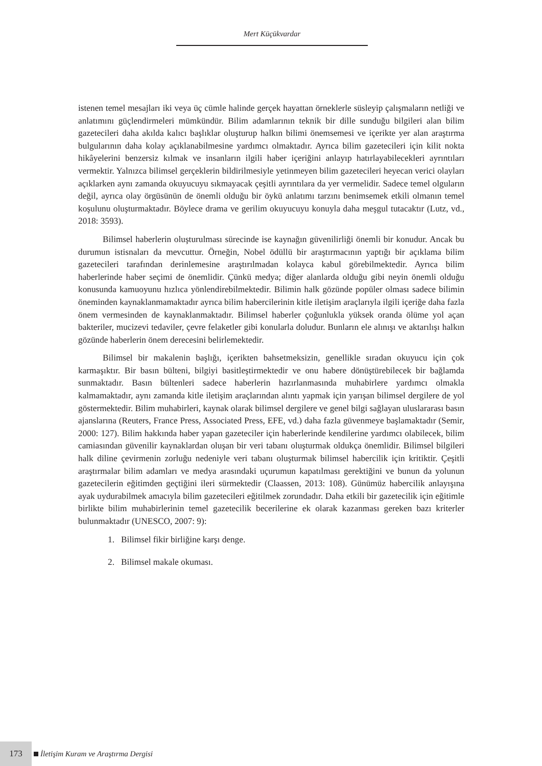Mert Küçükvardar
istenen temel mesajları iki veya üç cümle halinde gerçek hayattan örneklerle süsleyip çalışmaların netliği ve anlatımını güçlendirmeleri mümkündür. Bilim adamlarının teknik bir dille sunduğu bilgileri alan bilim gazetecileri daha akılda kalıcı başlıklar oluşturup halkın bilimi önemsemesi ve içerikte yer alan araştırma bulgularının daha kolay açıklanabilmesine yardımcı olmaktadır. Ayrıca bilim gazetecileri için kilit nokta hikâyelerini benzersiz kılmak ve insanların ilgili haber içeriğini anlayıp hatırlayabilecekleri ayrıntıları vermektir. Yalnızca bilimsel gerçeklerin bildirilmesiyle yetinmeyen bilim gazetecileri heyecan verici olayları açıklarken aynı zamanda okuyucuyu sıkmayacak çeşitli ayrıntılara da yer vermelidir. Sadece temel olguların değil, ayrıca olay örgüsünün de önemli olduğu bir öykü anlatımı tarzını benimsemek etkili olmanın temel koşulunu oluşturmaktadır. Böylece drama ve gerilim okuyucuyu konuyla daha meşgul tutacaktır (Lutz, vd., 2018: 3593).
Bilimsel haberlerin oluşturulması sürecinde ise kaynağın güvenilirliği önemli bir konudur. Ancak bu durumun istisnaları da mevcuttur. Örneğin, Nobel ödüllü bir araştırmacının yaptığı bir açıklama bilim gazetecileri tarafından derinlemesine araştırılmadan kolayca kabul görebilmektedir. Ayrıca bilim haberlerinde haber seçimi de önemlidir. Çünkü medya; diğer alanlarda olduğu gibi neyin önemli olduğu konusunda kamuoyunu hızlıca yönlendirebilmektedir. Bilimin halk gözünde popüler olması sadece bilimin öneminden kaynaklanmamaktadır ayrıca bilim habercilerinin kitle iletişim araçlarıyla ilgili içeriğe daha fazla önem vermesinden de kaynaklanmaktadır. Bilimsel haberler çoğunlukla yüksek oranda ölüme yol açan bakteriler, mucizevi tedaviler, çevre felaketler gibi konularla doludur. Bunların ele alınışı ve aktarılışı halkın gözünde haberlerin önem derecesini belirlemektedir.
Bilimsel bir makalenin başlığı, içerikten bahsetmeksizin, genellikle sıradan okuyucu için çok karmaşıktır. Bir basın bülteni, bilgiyi basitleştirmektedir ve onu habere dönüştürebilecek bir bağlamda sunmaktadır. Basın bültenleri sadece haberlerin hazırlanmasında muhabirlere yardımcı olmakla kalmamaktadır, aynı zamanda kitle iletişim araçlarından alıntı yapmak için yarışan bilimsel dergilere de yol göstermektedir. Bilim muhabirleri, kaynak olarak bilimsel dergilere ve genel bilgi sağlayan uluslararası basın ajanslarına (Reuters, France Press, Associated Press, EFE, vd.) daha fazla güvenmeye başlamaktadır (Semir, 2000: 127). Bilim hakkında haber yapan gazeteciler için haberlerinde kendilerine yardımcı olabilecek, bilim camiasından güvenilir kaynaklardan oluşan bir veri tabanı oluşturmak oldukça önemlidir. Bilimsel bilgileri halk diline çevirmenin zorluğu nedeniyle veri tabanı oluşturmak bilimsel habercilik için kritiktir. Çeşitli araştırmalar bilim adamları ve medya arasındaki uçurumun kapatılması gerektiğini ve bunun da yolunun gazetecilerin eğitimden geçtiğini ileri sürmektedir (Claassen, 2013: 108). Günümüz habercilik anlayışına ayak uydurabilmek amacıyla bilim gazetecileri eğitilmek zorundadır. Daha etkili bir gazetecilik için eğitimle birlikte bilim muhabirlerinin temel gazetecilik becerilerine ek olarak kazanması gereken bazı kriterler bulunmaktadır (UNESCO, 2007: 9):
1. Bilimsel fikir birliğine karşı denge.
2. Bilimsel makale okuması.
173 İletişim Kuram ve Araştırma Dergisi